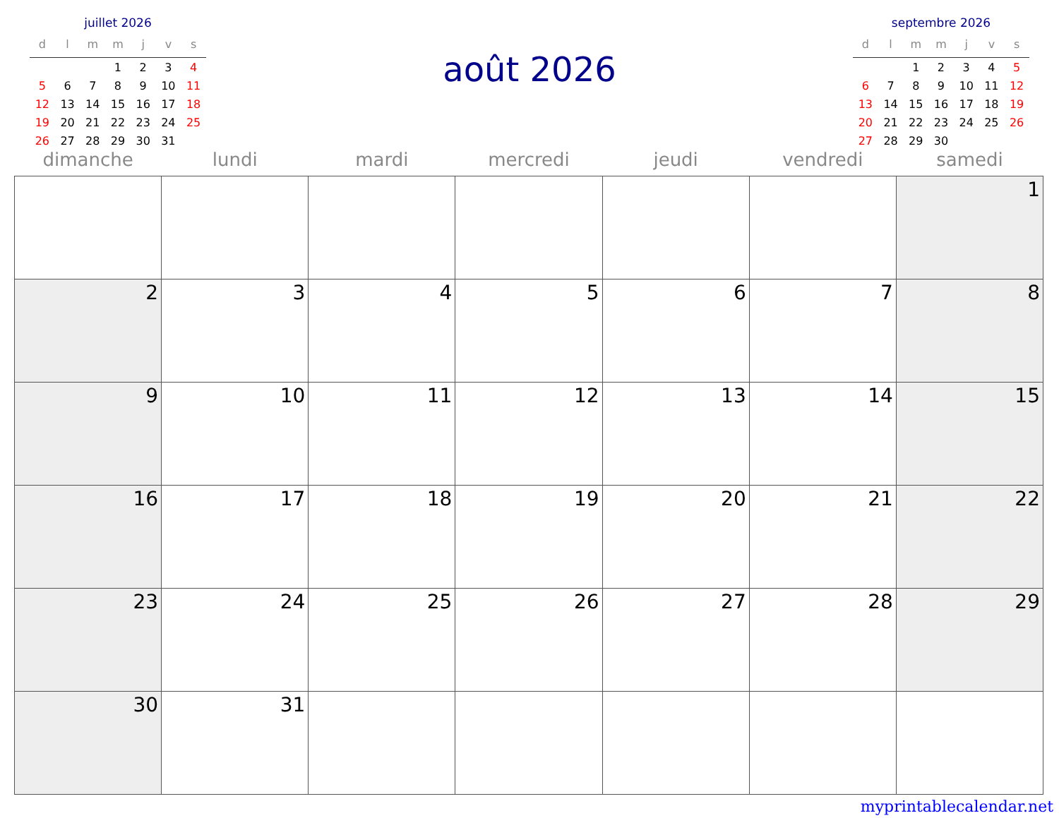juillet 2026
| d | l | m | m | j | v | s |
| --- | --- | --- | --- | --- | --- | --- |
| | | | 1 | 2 | 3 | 4 |
| 5 | 6 | 7 | 8 | 9 | 10 | 11 |
| 12 | 13 | 14 | 15 | 16 | 17 | 18 |
| 19 | 20 | 21 | 22 | 23 | 24 | 25 |
| 26 | 27 | 28 | 29 | 30 | 31 | |
août 2026
septembre 2026
| d | l | m | m | j | v | s |
| --- | --- | --- | --- | --- | --- | --- |
| | | 1 | 2 | 3 | 4 | 5 |
| 6 | 7 | 8 | 9 | 10 | 11 | 12 |
| 13 | 14 | 15 | 16 | 17 | 18 | 19 |
| 20 | 21 | 22 | 23 | 24 | 25 | 26 |
| 27 | 28 | 29 | 30 | | | |
| dimanche | lundi | mardi | mercredi | jeudi | vendredi | samedi |
| --- | --- | --- | --- | --- | --- | --- |
| | | | | | | 1 |
| 2 | 3 | 4 | 5 | 6 | 7 | 8 |
| 9 | 10 | 11 | 12 | 13 | 14 | 15 |
| 16 | 17 | 18 | 19 | 20 | 21 | 22 |
| 23 | 24 | 25 | 26 | 27 | 28 | 29 |
| 30 | 31 | | | | | |
myprintablecalendar.net